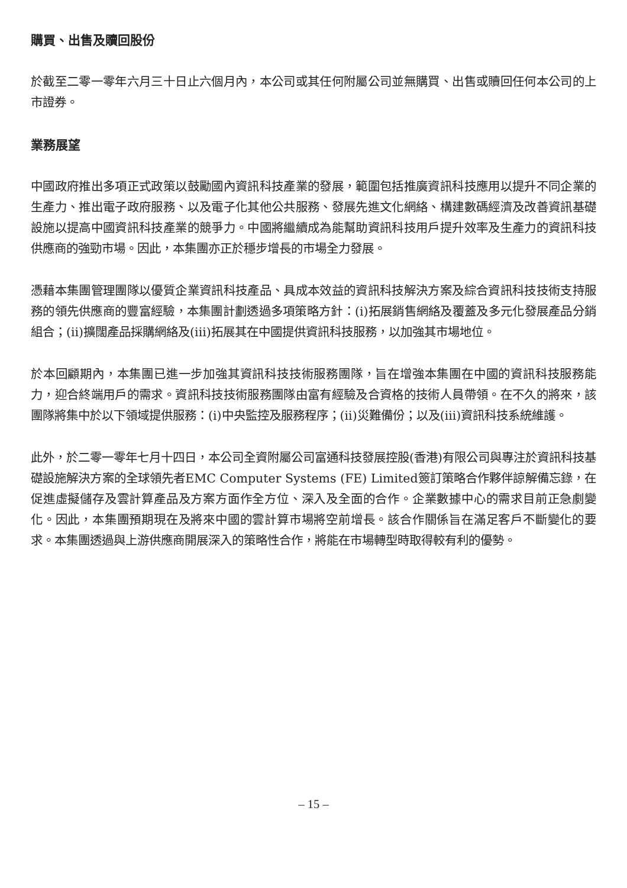購買、出售及贖回股份
於截至二零一零年六月三十日止六個月內，本公司或其任何附屬公司並無購買、出售或贖回任何本公司的上市證券。
業務展望
中國政府推出多項正式政策以鼓勵國內資訊科技產業的發展，範圍包括推廣資訊科技應用以提升不同企業的生產力、推出電子政府服務、以及電子化其他公共服務、發展先進文化網絡、構建數碼經濟及改善資訊基礎設施以提高中國資訊科技產業的競爭力。中國將繼續成為能幫助資訊科技用戶提升效率及生產力的資訊科技供應商的強勁市場。因此，本集團亦正於穩步增長的市場全力發展。
憑藉本集團管理團隊以優質企業資訊科技產品、具成本效益的資訊科技解決方案及綜合資訊科技技術支持服務的領先供應商的豐富經驗，本集團計劃透過多項策略方針：(i)拓展銷售網絡及覆蓋及多元化發展產品分銷組合；(ii)擴闊產品採購網絡及(iii)拓展其在中國提供資訊科技服務，以加強其市場地位。
於本回顧期內，本集團已進一步加強其資訊科技技術服務團隊，旨在增強本集團在中國的資訊科技服務能力，迎合終端用戶的需求。資訊科技技術服務團隊由富有經驗及合資格的技術人員帶領。在不久的將來，該團隊將集中於以下領域提供服務：(i)中央監控及服務程序；(ii)災難備份；以及(iii)資訊科技系統維護。
此外，於二零一零年七月十四日，本公司全資附屬公司富通科技發展控股(香港)有限公司與專注於資訊科技基礎設施解決方案的全球領先者EMC Computer Systems (FE) Limited簽訂策略合作夥伴諒解備忘錄，在促進虛擬儲存及雲計算產品及方案方面作全方位、深入及全面的合作。企業數據中心的需求目前正急劇變化。因此，本集團預期現在及將來中國的雲計算市場將空前增長。該合作關係旨在滿足客戶不斷變化的要求。本集團透過與上游供應商開展深入的策略性合作，將能在市場轉型時取得較有利的優勢。
– 15 –